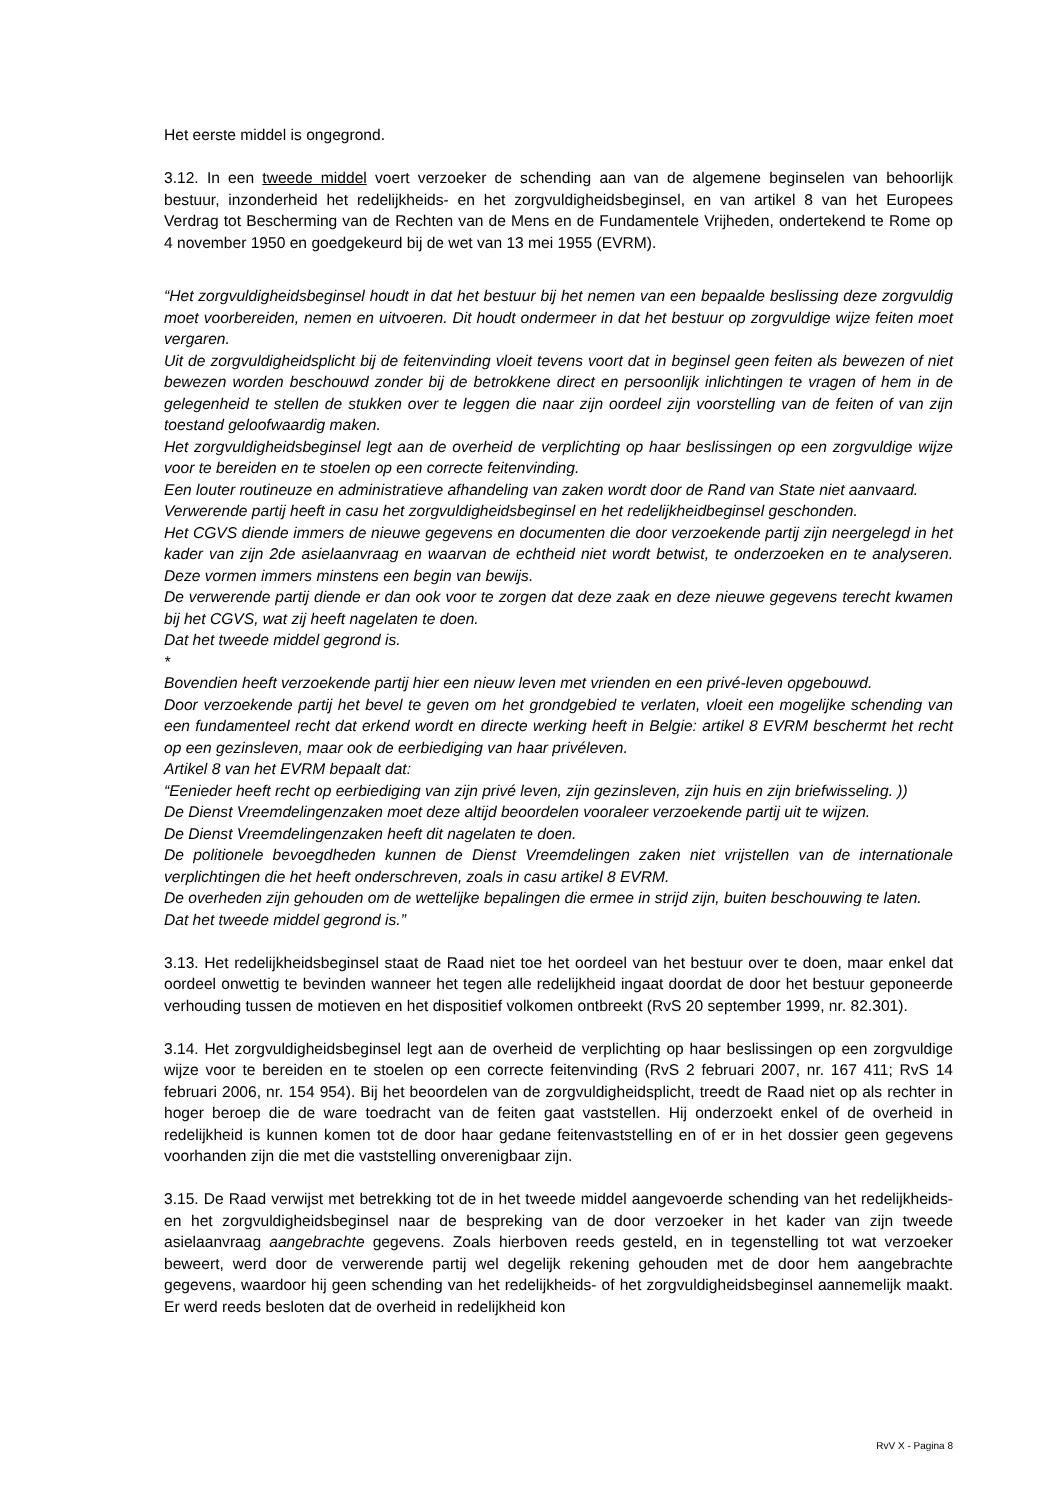Het eerste middel is ongegrond.
3.12. In een tweede middel voert verzoeker de schending aan van de algemene beginselen van behoorlijk bestuur, inzonderheid het redelijkheids- en het zorgvuldigheidsbeginsel, en van artikel 8 van het Europees Verdrag tot Bescherming van de Rechten van de Mens en de Fundamentele Vrijheden, ondertekend te Rome op 4 november 1950 en goedgekeurd bij de wet van 13 mei 1955 (EVRM).
“Het zorgvuldigheidsbeginsel houdt in dat het bestuur bij het nemen van een bepaalde beslissing deze zorgvuldig moet voorbereiden, nemen en uitvoeren. Dit houdt ondermeer in dat het bestuur op zorgvuldige wijze feiten moet vergaren.
Uit de zorgvuldigheidsplicht bij de feitenvinding vloeit tevens voort dat in beginsel geen feiten als bewezen of niet bewezen worden beschouwd zonder bij de betrokkene direct en persoonlijk inlichtingen te vragen of hem in de gelegenheid te stellen de stukken over te leggen die naar zijn oordeel zijn voorstelling van de feiten of van zijn toestand geloofwaardig maken.
Het zorgvuldigheidsbeginsel legt aan de overheid de verplichting op haar beslissingen op een zorgvuldige wijze voor te bereiden en te stoelen op een correcte feitenvinding.
Een louter routineuze en administratieve afhandeling van zaken wordt door de Rand van State niet aanvaard.
Verwerende partij heeft in casu het zorgvuldigheidsbeginsel en het redelijkheidbeginsel geschonden.
Het CGVS diende immers de nieuwe gegevens en documenten die door verzoekende partij zijn neergelegd in het kader van zijn 2de asielaanvraag en waarvan de echtheid niet wordt betwist, te onderzoeken en te analyseren. Deze vormen immers minstens een begin van bewijs.
De verwerende partij diende er dan ook voor te zorgen dat deze zaak en deze nieuwe gegevens terecht kwamen bij het CGVS, wat zij heeft nagelaten te doen.
Dat het tweede middel gegrond is.
*
Bovendien heeft verzoekende partij hier een nieuw leven met vrienden en een privé-leven opgebouwd.
Door verzoekende partij het bevel te geven om het grondgebied te verlaten, vloeit een mogelijke schending van een fundamenteel recht dat erkend wordt en directe werking heeft in Belgie: artikel 8 EVRM beschermt het recht op een gezinsleven, maar ook de eerbiediging van haar privéleven.
Artikel 8 van het EVRM bepaalt dat:
“Eenieder heeft recht op eerbiediging van zijn privé leven, zijn gezinsleven, zijn huis en zijn briefwisseling. ))
De Dienst Vreemdelingenzaken moet deze altijd beoordelen vooraleer verzoekende partij uit te wijzen.
De Dienst Vreemdelingenzaken heeft dit nagelaten te doen.
De politionele bevoegdheden kunnen de Dienst Vreemdelingen zaken niet vrijstellen van de internationale verplichtingen die het heeft onderschreven, zoals in casu artikel 8 EVRM.
De overheden zijn gehouden om de wettelijke bepalingen die ermee in strijd zijn, buiten beschouwing te laten.
Dat het tweede middel gegrond is.”
3.13. Het redelijkheidsbeginsel staat de Raad niet toe het oordeel van het bestuur over te doen, maar enkel dat oordeel onwettig te bevinden wanneer het tegen alle redelijkheid ingaat doordat de door het bestuur geponeerde verhouding tussen de motieven en het dispositief volkomen ontbreekt (RvS 20 september 1999, nr. 82.301).
3.14. Het zorgvuldigheidsbeginsel legt aan de overheid de verplichting op haar beslissingen op een zorgvuldige wijze voor te bereiden en te stoelen op een correcte feitenvinding (RvS 2 februari 2007, nr. 167 411; RvS 14 februari 2006, nr. 154 954). Bij het beoordelen van de zorgvuldigheidsplicht, treedt de Raad niet op als rechter in hoger beroep die de ware toedracht van de feiten gaat vaststellen. Hij onderzoekt enkel of de overheid in redelijkheid is kunnen komen tot de door haar gedane feitenvaststelling en of er in het dossier geen gegevens voorhanden zijn die met die vaststelling onverenigbaar zijn.
3.15. De Raad verwijst met betrekking tot de in het tweede middel aangevoerde schending van het redelijkheids- en het zorgvuldigheidsbeginsel naar de bespreking van de door verzoeker in het kader van zijn tweede asielaanvraag aangebrachte gegevens. Zoals hierboven reeds gesteld, en in tegenstelling tot wat verzoeker beweert, werd door de verwerende partij wel degelijk rekening gehouden met de door hem aangebrachte gegevens, waardoor hij geen schending van het redelijkheids- of het zorgvuldigheidsbeginsel aannemelijk maakt. Er werd reeds besloten dat de overheid in redelijkheid kon
RvV X - Pagina 8